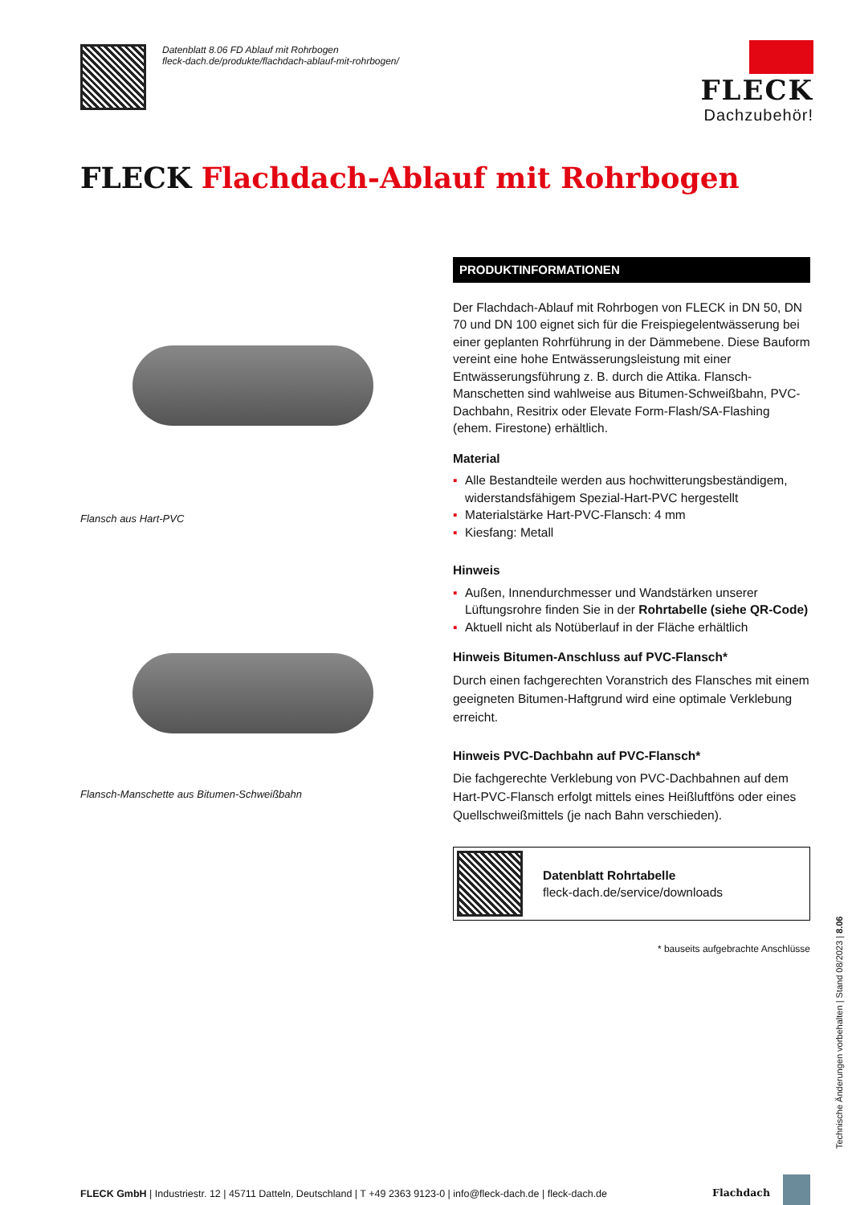Datenblatt 8.06 FD Ablauf mit Rohrbogen
fleck-dach.de/produkte/flachdach-ablauf-mit-rohrbogen/
FLECK
Dachzubehör!
FLECK Flachdach-Ablauf mit Rohrbogen
Flansch aus Hart-PVC
Flansch-Manschette aus Bitumen-Schweißbahn
PRODUKTINFORMATIONEN
Der Flachdach-Ablauf mit Rohrbogen von FLECK in DN 50, DN 70 und DN 100 eignet sich für die Freispiegelentwässerung bei einer geplanten Rohrführung in der Dämmebene. Diese Bauform vereint eine hohe Entwässerungsleistung mit einer Entwässerungsführung z. B. durch die Attika. Flansch-Manschetten sind wahlweise aus Bitumen-Schweißbahn, PVC-Dachbahn, Resitrix oder Elevate Form-Flash/SA-Flashing (ehem. Firestone) erhältlich.
Material
▪ Alle Bestandteile werden aus hochwitterungsbeständigem, widerstandsfähigem Spezial-Hart-PVC hergestellt
▪ Materialstärke Hart-PVC-Flansch: 4 mm
▪ Kiesfang: Metall
Hinweis
▪ Außen, Innendurchmesser und Wandstärken unserer Lüftungsrohre finden Sie in der Rohrtabelle (siehe QR-Code)
▪ Aktuell nicht als Notüberlauf in der Fläche erhältlich
Hinweis Bitumen-Anschluss auf PVC-Flansch*
Durch einen fachgerechten Voranstrich des Flansches mit einem geeigneten Bitumen-Haftgrund wird eine optimale Verklebung erreicht.
Hinweis PVC-Dachbahn auf PVC-Flansch*
Die fachgerechte Verklebung von PVC-Dachbahnen auf dem Hart-PVC-Flansch erfolgt mittels eines Heißluftföns oder eines Quellschweißmittels (je nach Bahn verschieden).
Datenblatt Rohrtabelle
fleck-dach.de/service/downloads
* bauseits aufgebrachte Anschlüsse
Technische Änderungen vorbehalten | Stand 08/2023 | 8.06
FLECK GmbH | Industriestr. 12 | 45711 Datteln, Deutschland | T +49 2363 9123-0 | info@fleck-dach.de | fleck-dach.de
Flachdach